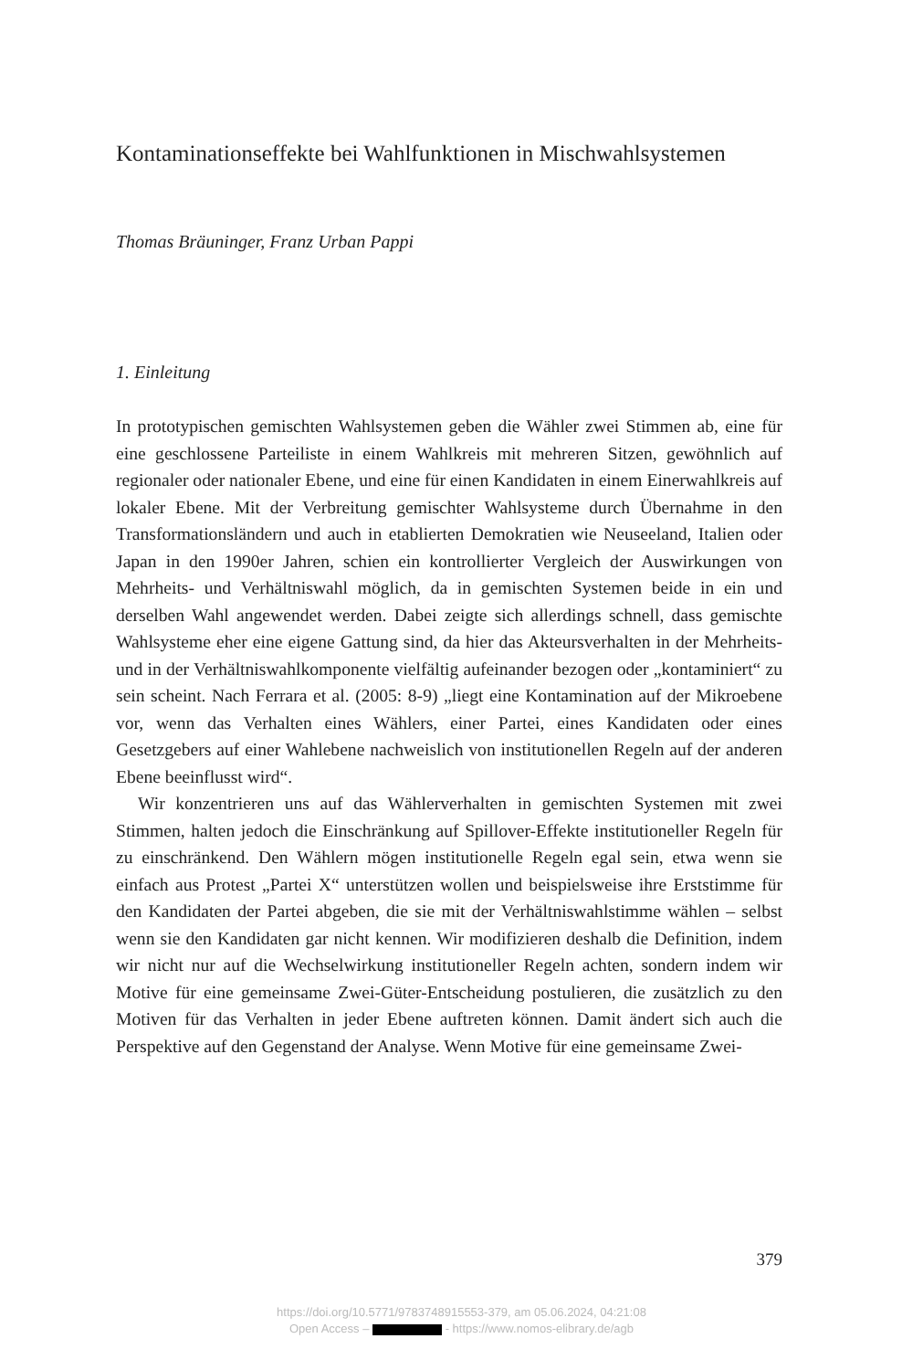Kontaminationseffekte bei Wahlfunktionen in Mischwahlsystemen
Thomas Bräuninger, Franz Urban Pappi
1. Einleitung
In prototypischen gemischten Wahlsystemen geben die Wähler zwei Stimmen ab, eine für eine geschlossene Parteiliste in einem Wahlkreis mit mehreren Sitzen, gewöhnlich auf regionaler oder nationaler Ebene, und eine für einen Kandidaten in einem Einerwahlkreis auf lokaler Ebene. Mit der Verbreitung gemischter Wahlsysteme durch Übernahme in den Transformationsländern und auch in etablierten Demokratien wie Neuseeland, Italien oder Japan in den 1990er Jahren, schien ein kontrollierter Vergleich der Auswirkungen von Mehrheits- und Verhältniswahl möglich, da in gemischten Systemen beide in ein und derselben Wahl angewendet werden. Dabei zeigte sich allerdings schnell, dass gemischte Wahlsysteme eher eine eigene Gattung sind, da hier das Akteursverhalten in der Mehrheits- und in der Verhältniswahlkomponente vielfältig aufeinander bezogen oder „kontaminiert“ zu sein scheint. Nach Ferrara et al. (2005: 8-9) „liegt eine Kontamination auf der Mikroebene vor, wenn das Verhalten eines Wählers, einer Partei, eines Kandidaten oder eines Gesetzgebers auf einer Wahlebene nachweislich von institutionellen Regeln auf der anderen Ebene beeinflusst wird“.
Wir konzentrieren uns auf das Wählerverhalten in gemischten Systemen mit zwei Stimmen, halten jedoch die Einschränkung auf Spillover-Effekte institutioneller Regeln für zu einschränkend. Den Wählern mögen institutionelle Regeln egal sein, etwa wenn sie einfach aus Protest „Partei X“ unterstützen wollen und beispielsweise ihre Erststimme für den Kandidaten der Partei abgeben, die sie mit der Verhältniswahlstimme wählen – selbst wenn sie den Kandidaten gar nicht kennen. Wir modifizieren deshalb die Definition, indem wir nicht nur auf die Wechselwirkung institutioneller Regeln achten, sondern indem wir Motive für eine gemeinsame Zwei-Güter-Entscheidung postulieren, die zusätzlich zu den Motiven für das Verhalten in jeder Ebene auftreten können. Damit ändert sich auch die Perspektive auf den Gegenstand der Analyse. Wenn Motive für eine gemeinsame Zwei-
379
https://doi.org/10.5771/9783748915553-379, am 05.06.2024, 04:21:08
Open Access – - https://www.nomos-elibrary.de/agb